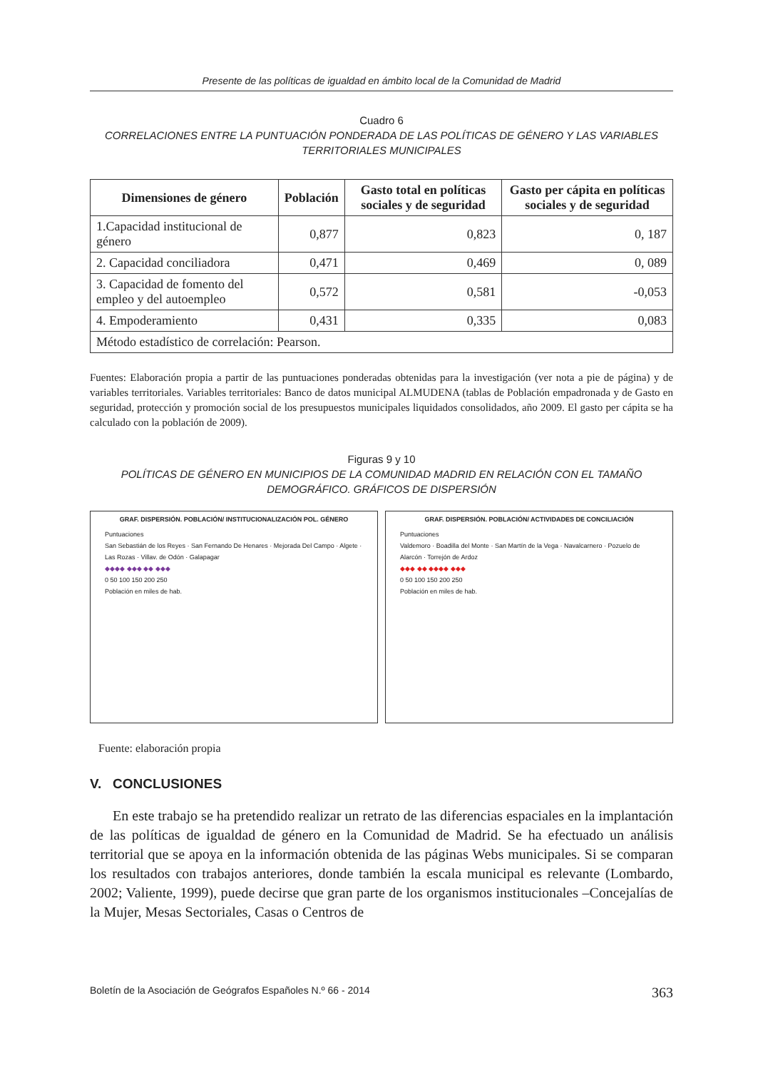Presente de las políticas de igualdad en ámbito local de la Comunidad de Madrid
Cuadro 6
CORRELACIONES ENTRE LA PUNTUACIÓN PONDERADA DE LAS POLÍTICAS DE GÉNERO Y LAS VARIABLES TERRITORIALES MUNICIPALES
| Dimensiones de género | Población | Gasto total en políticas sociales y de seguridad | Gasto per cápita en políticas sociales y de seguridad |
| --- | --- | --- | --- |
| 1.Capacidad institucional de género | 0,877 | 0,823 | 0, 187 |
| 2. Capacidad conciliadora | 0,471 | 0,469 | 0, 089 |
| 3. Capacidad de fomento del empleo y del autoempleo | 0,572 | 0,581 | -0,053 |
| 4. Empoderamiento | 0,431 | 0,335 | 0,083 |
| Método estadístico de correlación: Pearson. | | | |
Fuentes: Elaboración propia a partir de las puntuaciones ponderadas obtenidas para la investigación (ver nota a pie de página) y de variables territoriales. Variables territoriales: Banco de datos municipal ALMUDENA (tablas de Población empadronada y de Gasto en seguridad, protección y promoción social de los presupuestos municipales liquidados consolidados, año 2009. El gasto per cápita se ha calculado con la población de 2009).
Figuras 9 y 10
POLÍTICAS DE GÉNERO EN MUNICIPIOS DE LA COMUNIDAD MADRID EN RELACIÓN CON EL TAMAÑO DEMOGRÁFICO. GRÁFICOS DE DISPERSIÓN
GRAF. DISPERSIÓN. POBLACIÓN/ INSTITUCIONALIZACIÓN POL. GÉNERO
Puntuaciones
San Sebastián de los Reyes · San Fernando De Henares · Mejorada Del Campo · Algete · Las Rozas · Villav. de Odón · Galapagar
◆◆◆◆ ◆◆◆ ◆◆ ◆◆◆
0 50 100 150 200 250
Población en miles de hab.
GRAF. DISPERSIÓN. POBLACIÓN/ ACTIVIDADES DE CONCILIACIÓN
Puntuaciones
Valdemoro · Boadilla del Monte · San Martín de la Vega · Navalcarnero · Pozuelo de Alarcón · Torrejón de Ardoz
◆◆◆ ◆◆ ◆◆◆◆ ◆◆◆
0 50 100 150 200 250
Población en miles de hab.
Fuente: elaboración propia
V. CONCLUSIONES
En este trabajo se ha pretendido realizar un retrato de las diferencias espaciales en la implantación de las políticas de igualdad de género en la Comunidad de Madrid. Se ha efectuado un análisis territorial que se apoya en la información obtenida de las páginas Webs municipales. Si se comparan los resultados con trabajos anteriores, donde también la escala municipal es relevante (Lombardo, 2002; Valiente, 1999), puede decirse que gran parte de los organismos institucionales –Concejalías de la Mujer, Mesas Sectoriales, Casas o Centros de
Boletín de la Asociación de Geógrafos Españoles N.º 66 - 2014 363